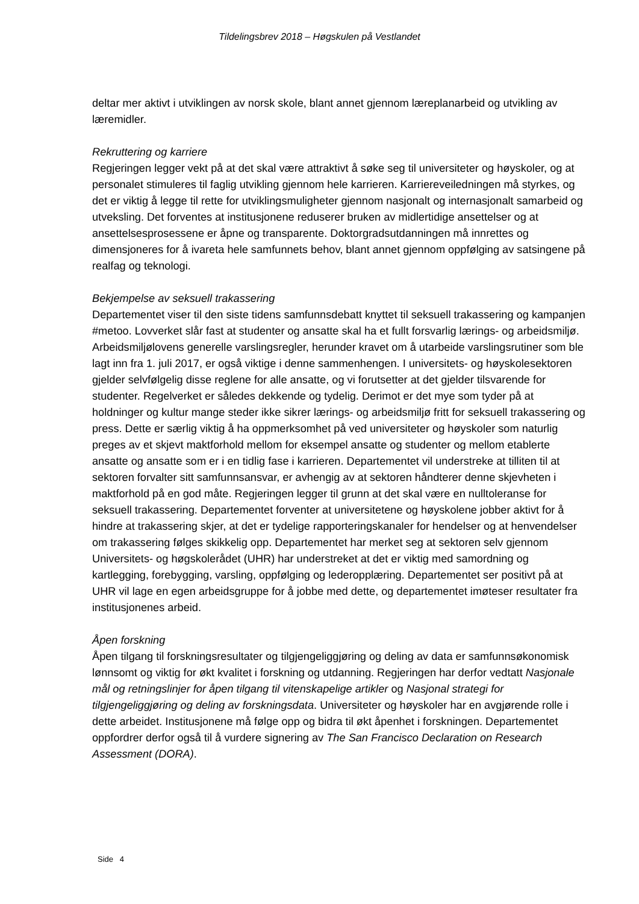Tildelingsbrev 2018 – Høgskulen på Vestlandet
deltar mer aktivt i utviklingen av norsk skole, blant annet gjennom læreplanarbeid og utvikling av læremidler.
Rekruttering og karriere
Regjeringen legger vekt på at det skal være attraktivt å søke seg til universiteter og høyskoler, og at personalet stimuleres til faglig utvikling gjennom hele karrieren. Karriereveiledningen må styrkes, og det er viktig å legge til rette for utviklingsmuligheter gjennom nasjonalt og internasjonalt samarbeid og utveksling. Det forventes at institusjonene reduserer bruken av midlertidige ansettelser og at ansettelsesprosessene er åpne og transparente. Doktorgradsutdanningen må innrettes og dimensjoneres for å ivareta hele samfunnets behov, blant annet gjennom oppfølging av satsingene på realfag og teknologi.
Bekjempelse av seksuell trakassering
Departementet viser til den siste tidens samfunnsdebatt knyttet til seksuell trakassering og kampanjen #metoo. Lovverket slår fast at studenter og ansatte skal ha et fullt forsvarlig lærings- og arbeidsmiljø. Arbeidsmiljølovens generelle varslingsregler, herunder kravet om å utarbeide varslingsrutiner som ble lagt inn fra 1. juli 2017, er også viktige i denne sammenhengen. I universitets- og høyskolesektoren gjelder selvfølgelig disse reglene for alle ansatte, og vi forutsetter at det gjelder tilsvarende for studenter. Regelverket er således dekkende og tydelig. Derimot er det mye som tyder på at holdninger og kultur mange steder ikke sikrer lærings- og arbeidsmiljø fritt for seksuell trakassering og press. Dette er særlig viktig å ha oppmerksomhet på ved universiteter og høyskoler som naturlig preges av et skjevt maktforhold mellom for eksempel ansatte og studenter og mellom etablerte ansatte og ansatte som er i en tidlig fase i karrieren. Departementet vil understreke at tilliten til at sektoren forvalter sitt samfunnsansvar, er avhengig av at sektoren håndterer denne skjevheten i maktforhold på en god måte. Regjeringen legger til grunn at det skal være en nulltoleranse for seksuell trakassering. Departementet forventer at universitetene og høyskolene jobber aktivt for å hindre at trakassering skjer, at det er tydelige rapporteringskanaler for hendelser og at henvendelser om trakassering følges skikkelig opp. Departementet har merket seg at sektoren selv gjennom Universitets- og høgskolerådet (UHR) har understreket at det er viktig med samordning og kartlegging, forebygging, varsling, oppfølging og lederopplæring. Departementet ser positivt på at UHR vil lage en egen arbeidsgruppe for å jobbe med dette, og departementet imøteser resultater fra institusjonenes arbeid.
Åpen forskning
Åpen tilgang til forskningsresultater og tilgjengeliggjøring og deling av data er samfunnsøkonomisk lønnsomt og viktig for økt kvalitet i forskning og utdanning. Regjeringen har derfor vedtatt Nasjonale mål og retningslinjer for åpen tilgang til vitenskapelige artikler og Nasjonal strategi for tilgjengeliggjøring og deling av forskningsdata. Universiteter og høyskoler har en avgjørende rolle i dette arbeidet. Institusjonene må følge opp og bidra til økt åpenhet i forskningen. Departementet oppfordrer derfor også til å vurdere signering av The San Francisco Declaration on Research Assessment (DORA).
Side 4